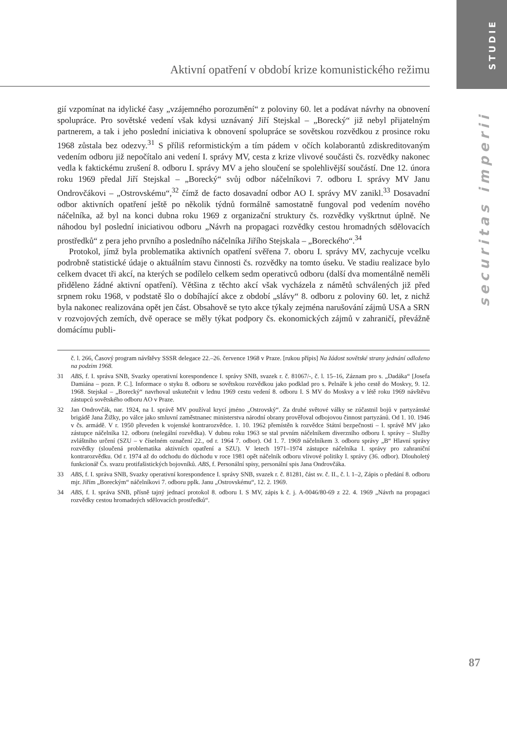STUDIE
Aktivní opatření v období krize komunistického režimu
securitas imperii
gií vzpomínat na idylické časy „vzájemného porozumění“ z poloviny 60. let a podávat návrhy na obnovení spolupráce. Pro sovětské vedení však kdysi uznávaný Jiří Stejskal – „Borecký“ již nebyl přijatelným partnerem, a tak i jeho poslední iniciativa k obnovení spolupráce se sovětskou rozvědkou z prosince roku 1968 zůstala bez odezvy.<sup>31</sup> S příliš reformistickým a tím pádem v očích kolaborantů zdiskreditovaným vedením odboru již nepočítalo ani vedení I. správy MV, cesta z krize vlivové součásti čs. rozvědky nakonec vedla k faktickému zrušení 8. odboru I. správy MV a jeho sloučení se spolehlivější součástí. Dne 12. února roku 1969 předal Jiří Stejskal – „Borecký“ svůj odbor náčelníkovi 7. odboru I. správy MV Janu Ondrovčákovi – „Ostrovskému“,<sup>32</sup> čímž de facto dosavadní odbor AO I. správy MV zanikl.<sup>33</sup> Dosavadní odbor aktivních opatření ještě po několik týdnů formálně samostatně fungoval pod vedením nového náčelníka, až byl na konci dubna roku 1969 z organizační struktury čs. rozvědky vyškrtnut úplně. Ne náhodou byl poslední iniciativou odboru „Návrh na propagaci rozvědky cestou hromadných sdělovacích prostředků“ z pera jeho prvního a posledního náčelníka Jiřího Stejskala – „Boreckého“.<sup>34</sup>
Protokol, jímž byla problematika aktivních opatření svěřena 7. oboru I. správy MV, zachycuje vcelku podrobně statistické údaje o aktuálním stavu činnosti čs. rozvědky na tomto úseku. Ve stadiu realizace bylo celkem dvacet tři akcí, na kterých se podílelo celkem sedm operativců odboru (další dva momentálně neměli přiděleno žádné aktivní opatření). Většina z těchto akcí však vycházela z námětů schválených již před srpnem roku 1968, v podstatě šlo o dobíhající akce z období „slávy“ 8. odboru z poloviny 60. let, z nichž byla nakonec realizována opět jen část. Obsahově se tyto akce týkaly zejména narušování zájmů USA a SRN v rozvojových zemích, dvě operace se měly týkat podpory čs. ekonomických zájmů v zahraničí, převážně domácímu publi-
č. l. 266, Časový program návštěvy SSSR delegace 22.–26. července 1968 v Praze. [rukou přípis] Na žádost sovětské strany jednání odloženo na podzim 1968.
31 ABS, f. I. správa SNB, Svazky operativní korespondence I. správy SNB, svazek r. č. 81067/-, č. l. 15–16, Záznam pro s. „Dadáka“ [Josefa Damiána – pozn. P. C.]. Informace o styku 8. odboru se sovětskou rozvědkou jako podklad pro s. Pelnáře k jeho cestě do Moskvy, 9. 12. 1968. Stejskal – „Borecký“ navrhoval uskutečnit v lednu 1969 cestu vedení 8. odboru I. S MV do Moskvy a v létě roku 1969 návštěvu zástupců sovětského odboru AO v Praze.
32 Jan Ondrovčák, nar. 1924, na I. správě MV používal krycí jméno „Ostrovský“. Za druhé světové války se zúčastnil bojů v partyzánské brigádě Jana Žižky, po válce jako smluvní zaměstnanec ministerstva národní obrany prověřoval odbojovou činnost partyzánů. Od 1. 10. 1946 v čs. armádě. V r. 1950 převeden k vojenské kontrarozvědce. 1. 10. 1962 přemístěn k rozvědce Státní bezpečnosti – I. správě MV jako zástupce náčelníka 12. odboru (nelegální rozvědka). V dubnu roku 1963 se stal prvním náčelníkem diverzního odboru I. správy – Služby zvláštního určení (SZU – v číselném označení 22., od r. 1964 7. odbor). Od 1. 7. 1969 náčelníkem 3. odboru správy „B“ Hlavní správy rozvědky (sloučená problematika aktivních opatření a SZU). V letech 1971–1974 zástupce náčelníka I. správy pro zahraniční kontrarozvědku. Od r. 1974 až do odchodu do důchodu v roce 1981 opět náčelník odboru vlivové politiky I. správy (36. odbor). Dlouholetý funkcionář Čs. svazu protifašistických bojovníků. ABS, f. Personální spisy, personální spis Jana Ondrovčáka.
33 ABS, f. I. správa SNB, Svazky operativní korespondence I. správy SNB, svazek r. č. 81281, část sv. č. II., č. l. 1–2, Zápis o předání 8. odboru mjr. Jiřím „Boreckým“ náčelníkovi 7. odboru pplk. Janu „Ostrovskému“, 12. 2. 1969.
34 ABS, f. I. správa SNB, přísně tajný jednací protokol 8. odboru I. S MV, zápis k č. j. A-0046/80-69 z 22. 4. 1969 „Návrh na propagaci rozvědky cestou hromadných sdělovacích prostředků“.
87